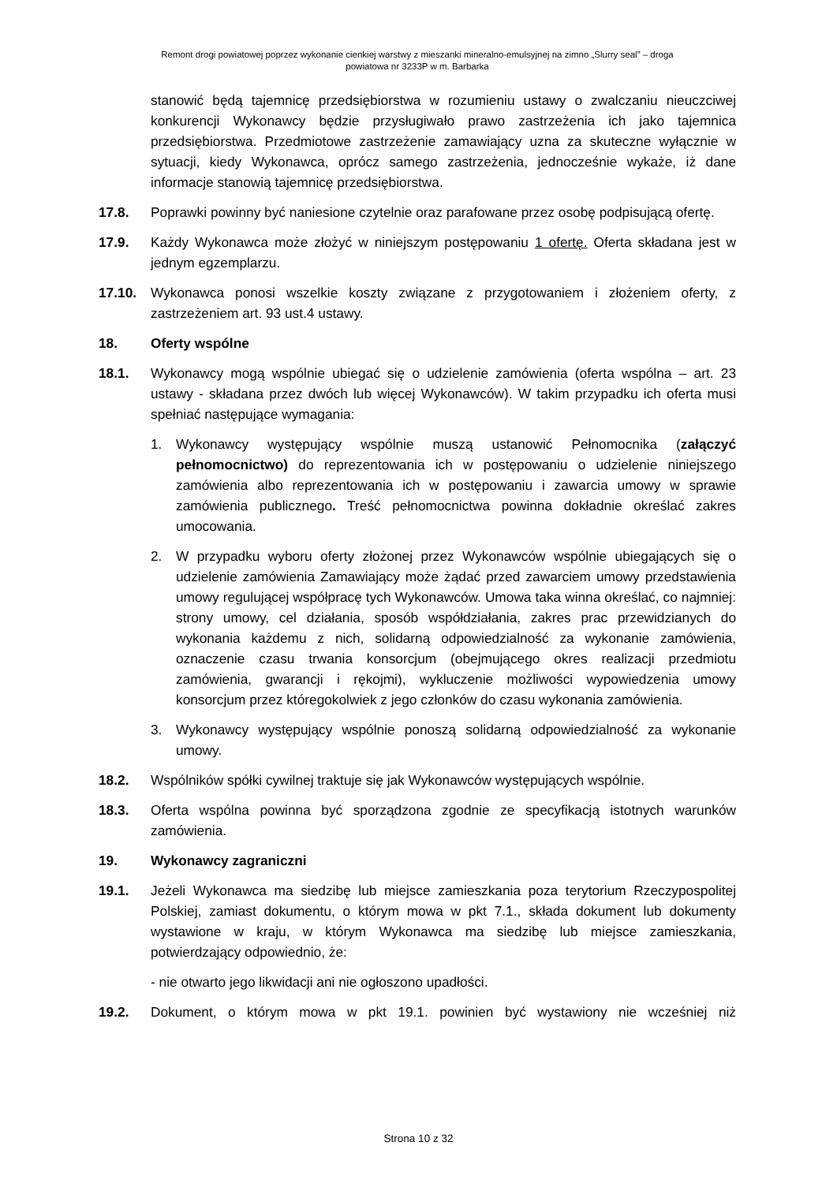Remont drogi powiatowej poprzez wykonanie cienkiej warstwy z mieszanki mineralno-emulsyjnej na zimno „Slurry seal” – droga
powiatowa nr 3233P w m. Barbarka
stanowić będą tajemnicę przedsiębiorstwa w rozumieniu ustawy o zwalczaniu nieuczciwej konkurencji Wykonawcy będzie przysługiwało prawo zastrzeżenia ich jako tajemnica przedsiębiorstwa. Przedmiotowe zastrzeżenie zamawiający uzna za skuteczne wyłącznie w sytuacji, kiedy Wykonawca, oprócz samego zastrzeżenia, jednocześnie wykaże, iż dane informacje stanowią tajemnicę przedsiębiorstwa.
17.8. Poprawki powinny być naniesione czytelnie oraz parafowane przez osobę podpisującą ofertę.
17.9. Każdy Wykonawca może złożyć w niniejszym postępowaniu 1 ofertę. Oferta składana jest w jednym egzemplarzu.
17.10. Wykonawca ponosi wszelkie koszty związane z przygotowaniem i złożeniem oferty, z zastrzeżeniem art. 93 ust.4 ustawy.
18. Oferty wspólne
18.1. Wykonawcy mogą wspólnie ubiegać się o udzielenie zamówienia (oferta wspólna – art. 23 ustawy - składana przez dwóch lub więcej Wykonawców). W takim przypadku ich oferta musi spełniać następujące wymagania:
1. Wykonawcy występujący wspólnie muszą ustanowić Pełnomocnika (załączyć pełnomocnictwo) do reprezentowania ich w postępowaniu o udzielenie niniejszego zamówienia albo reprezentowania ich w postępowaniu i zawarcia umowy w sprawie zamówienia publicznego. Treść pełnomocnictwa powinna dokładnie określać zakres umocowania.
2. W przypadku wyboru oferty złożonej przez Wykonawców wspólnie ubiegających się o udzielenie zamówienia Zamawiający może żądać przed zawarciem umowy przedstawienia umowy regulującej współpracę tych Wykonawców. Umowa taka winna określać, co najmniej: strony umowy, cel działania, sposób współdziałania, zakres prac przewidzianych do wykonania każdemu z nich, solidarną odpowiedzialność za wykonanie zamówienia, oznaczenie czasu trwania konsorcjum (obejmującego okres realizacji przedmiotu zamówienia, gwarancji i rękojmi), wykluczenie możliwości wypowiedzenia umowy konsorcjum przez któregokolwiek z jego członków do czasu wykonania zamówienia.
3. Wykonawcy występujący wspólnie ponoszą solidarną odpowiedzialność za wykonanie umowy.
18.2. Wspólników spółki cywilnej traktuje się jak Wykonawców występujących wspólnie.
18.3. Oferta wspólna powinna być sporządzona zgodnie ze specyfikacją istotnych warunków zamówienia.
19. Wykonawcy zagraniczni
19.1. Jeżeli Wykonawca ma siedzibę lub miejsce zamieszkania poza terytorium Rzeczypospolitej Polskiej, zamiast dokumentu, o którym mowa w pkt 7.1., składa dokument lub dokumenty wystawione w kraju, w którym Wykonawca ma siedzibę lub miejsce zamieszkania, potwierdzający odpowiednio, że:
- nie otwarto jego likwidacji ani nie ogłoszono upadłości.
19.2. Dokument, o którym mowa w pkt 19.1. powinien być wystawiony nie wcześniej niż
Strona 10 z 32